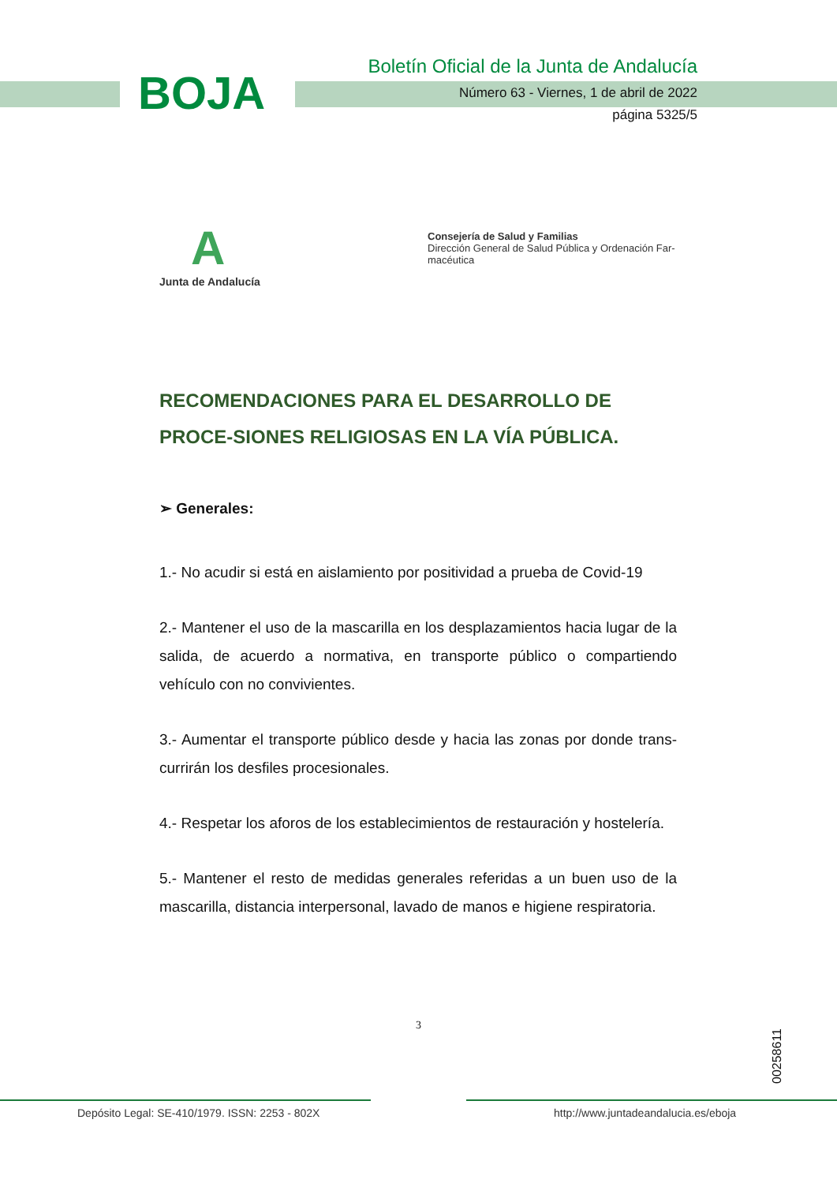BOJA
Boletín Oficial de la Junta de Andalucía
Número 63 - Viernes, 1 de abril de 2022
página 5325/5
A
Junta de Andalucía
Consejería de Salud y Familias
Dirección General de Salud Pública y Ordenación Far-
macéutica
RECOMENDACIONES PARA EL DESARROLLO DE PROCE-SIONES RELIGIOSAS EN LA VÍA PÚBLICA.
➢ Generales:
1.- No acudir si está en aislamiento por positividad a prueba de Covid-19
2.- Mantener el uso de la mascarilla en los desplazamientos hacia lugar de la salida, de acuerdo a normativa, en transporte público o compartiendo vehículo con no convivientes.
3.- Aumentar el transporte público desde y hacia las zonas por donde trans-currirán los desfiles procesionales.
4.- Respetar los aforos de los establecimientos de restauración y hostelería.
5.- Mantener el resto de medidas generales referidas a un buen uso de la mascarilla, distancia interpersonal, lavado de manos e higiene respiratoria.
3
00258611
Depósito Legal: SE-410/1979. ISSN: 2253 - 802X
http://www.juntadeandalucia.es/eboja